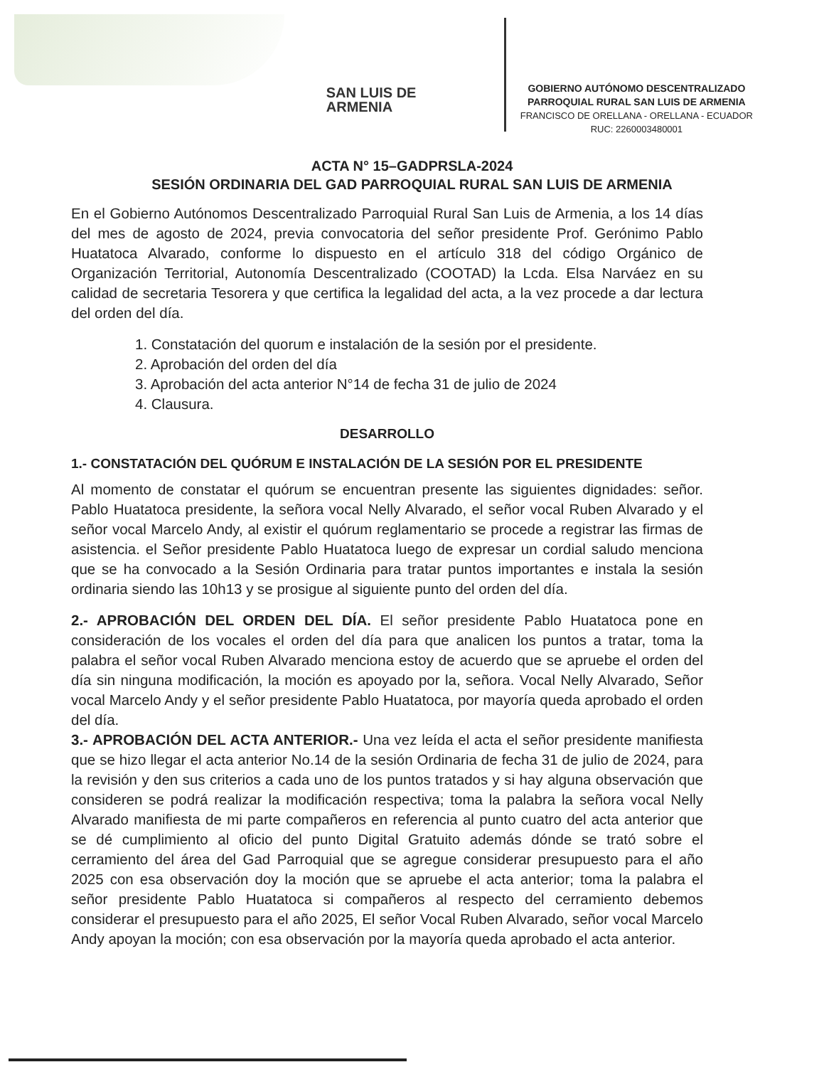SAN LUIS DE
ARMENIA
GOBIERNO AUTÓNOMO DESCENTRALIZADO
PARROQUIAL RURAL SAN LUIS DE ARMENIA
FRANCISCO DE ORELLANA - ORELLANA - ECUADOR
RUC: 2260003480001
ACTA N° 15–GADPRSLA-2024
SESIÓN ORDINARIA DEL GAD PARROQUIAL RURAL SAN LUIS DE ARMENIA
En el Gobierno Autónomos Descentralizado Parroquial Rural San Luis de Armenia, a los 14 días del mes de agosto de 2024, previa convocatoria del señor presidente Prof. Gerónimo Pablo Huatatoca Alvarado, conforme lo dispuesto en el artículo 318 del código Orgánico de Organización Territorial, Autonomía Descentralizado (COOTAD) la Lcda. Elsa Narváez en su calidad de secretaria Tesorera y que certifica la legalidad del acta, a la vez procede a dar lectura del orden del día.
1. Constatación del quorum e instalación de la sesión por el presidente.
2. Aprobación del orden del día
3. Aprobación del acta anterior N°14 de fecha 31 de julio de 2024
4. Clausura.
DESARROLLO
1.- CONSTATACIÓN DEL QUÓRUM E INSTALACIÓN DE LA SESIÓN POR EL PRESIDENTE
Al momento de constatar el quórum se encuentran presente las siguientes dignidades: señor. Pablo Huatatoca presidente, la señora vocal Nelly Alvarado, el señor vocal Ruben Alvarado y el señor vocal Marcelo Andy, al existir el quórum reglamentario se procede a registrar las firmas de asistencia. el Señor presidente Pablo Huatatoca luego de expresar un cordial saludo menciona que se ha convocado a la Sesión Ordinaria para tratar puntos importantes e instala la sesión ordinaria siendo las 10h13 y se prosigue al siguiente punto del orden del día.
2.- APROBACIÓN DEL ORDEN DEL DÍA. El señor presidente Pablo Huatatoca pone en consideración de los vocales el orden del día para que analicen los puntos a tratar, toma la palabra el señor vocal Ruben Alvarado menciona estoy de acuerdo que se apruebe el orden del día sin ninguna modificación, la moción es apoyado por la, señora. Vocal Nelly Alvarado, Señor vocal Marcelo Andy y el señor presidente Pablo Huatatoca, por mayoría queda aprobado el orden del día.
3.- APROBACIÓN DEL ACTA ANTERIOR.- Una vez leída el acta el señor presidente manifiesta que se hizo llegar el acta anterior No.14 de la sesión Ordinaria de fecha 31 de julio de 2024, para la revisión y den sus criterios a cada uno de los puntos tratados y si hay alguna observación que consideren se podrá realizar la modificación respectiva; toma la palabra la señora vocal Nelly Alvarado manifiesta de mi parte compañeros en referencia al punto cuatro del acta anterior que se dé cumplimiento al oficio del punto Digital Gratuito además dónde se trató sobre el cerramiento del área del Gad Parroquial que se agregue considerar presupuesto para el año 2025 con esa observación doy la moción que se apruebe el acta anterior; toma la palabra el señor presidente Pablo Huatatoca si compañeros al respecto del cerramiento debemos considerar el presupuesto para el año 2025, El señor Vocal Ruben Alvarado, señor vocal Marcelo Andy apoyan la moción; con esa observación por la mayoría queda aprobado el acta anterior.